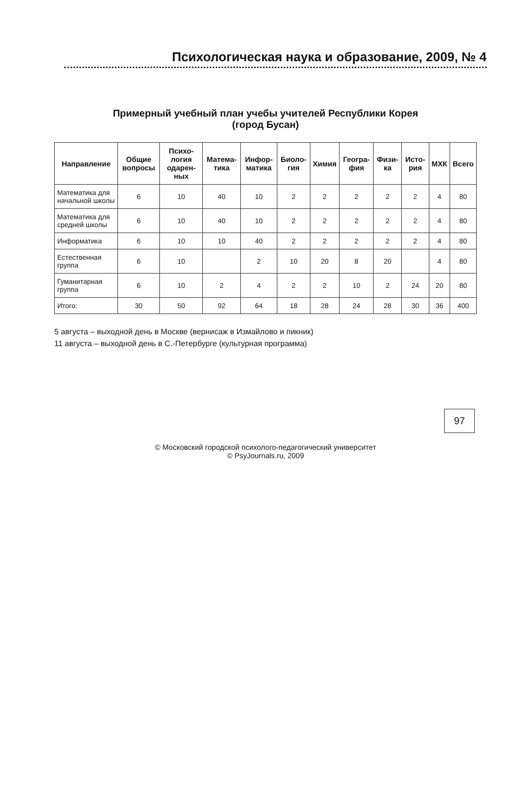Психологическая наука и образование, 2009, № 4
Примерный учебный план учебы учителей Республики Корея
(город Бусан)
| Направление | Общие вопросы | Психо-логия одарен-ных | Матема-тика | Инфор-матика | Биоло-гия | Химия | Геогра-фия | Физи-ка | Исто-рия | МХК | Всего |
| --- | --- | --- | --- | --- | --- | --- | --- | --- | --- | --- | --- |
| Математика для начальной школы | 6 | 10 | 40 | 10 | 2 | 2 | 2 | 2 | 2 | 4 | 80 |
| Математика для средней школы | 6 | 10 | 40 | 10 | 2 | 2 | 2 | 2 | 2 | 4 | 80 |
| Информатика | 6 | 10 | 10 | 40 | 2 | 2 | 2 | 2 | 2 | 4 | 80 |
| Естественная группа | 6 | 10 | | 2 | 10 | 20 | 8 | 20 | | 4 | 80 |
| Гуманитарная группа | 6 | 10 | 2 | 4 | 2 | 2 | 10 | 2 | 24 | 20 | 80 |
| Итого: | 30 | 50 | 92 | 64 | 18 | 28 | 24 | 28 | 30 | 36 | 400 |
5 августа – выходной день в Москве (вернисаж в Измайлово и пикник)
11 августа – выходной день в С.-Петербурге (культурная программа)
97
© Московский городской психолого-педагогический университет
© PsyJournals.ru, 2009